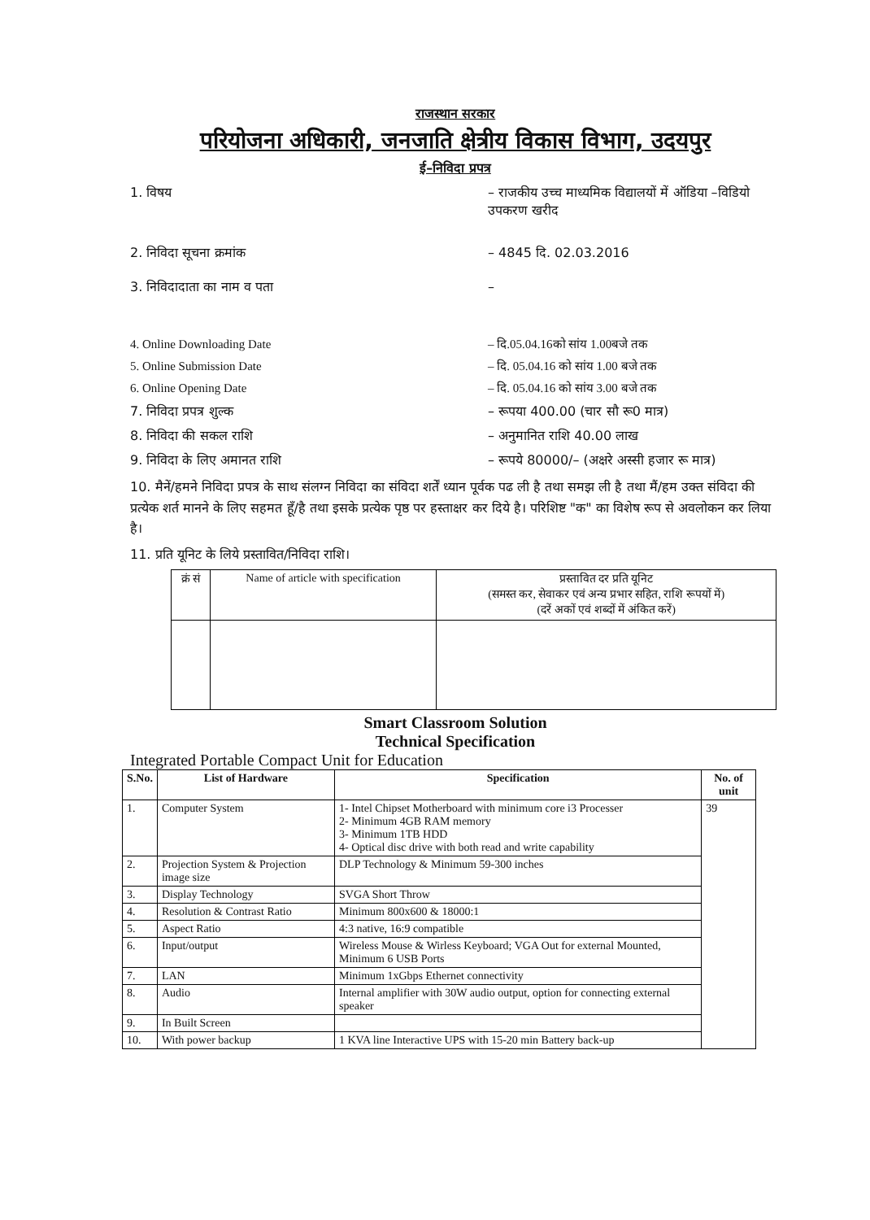राजस्थान सरकार
परियोजना अधिकारी, जनजाति क्षेत्रीय विकास विभाग, उदयपुर
ई–निविदा प्रपत्र
1. विषय – राजकीय उच्च माध्यमिक विद्यालयों में ऑडिया –विडियो उपकरण खरीद
2. निविदा सूचना क्रमांक – 4845 दि. 02.03.2016
3. निविदादाता का नाम व पता –
4. Online Downloading Date – दि.05.04.16को सांय 1.00बजे तक
5. Online Submission Date – दि. 05.04.16 को सांय 1.00 बजे तक
6. Online Opening Date – दि. 05.04.16 को सांय 3.00 बजे तक
7. निविदा प्रपत्र शुल्क – रूपया 400.00 (चार सौ रू0 मात्र)
8. निविदा की सकल राशि – अनुमानित राशि 40.00 लाख
9. निविदा के लिए अमानत राशि – रूपये 80000/– (अक्षरे अस्सी हजार रू मात्र)
10. मैनें/हमने निविदा प्रपत्र के साथ संलग्न निविदा का संविदा शर्तें ध्यान पूर्वक पढ ली है तथा समझ ली है तथा मैं/हम उक्त संविदा की प्रत्येक शर्त मानने के लिए सहमत हूँ/है तथा इसके प्रत्येक पृष्ठ पर हस्ताक्षर कर दिये है। परिशिष्ट "क" का विशेष रूप से अवलोकन कर लिया है।
11. प्रति यूनिट के लिये प्रस्तावित/निविदा राशि।
| क्रं सं | Name of article with specification | प्रस्तावित दर प्रति यूनिट (समस्त कर, सेवाकर एवं अन्य प्रभार सहित, राशि रूपयों में) (दरें अकों एवं शब्दों में अंकित करें) |
| --- | --- | --- |
Smart Classroom Solution
Technical Specification
Integrated Portable Compact Unit for Education
| S.No. | List of Hardware | Specification | No. of unit |
| --- | --- | --- | --- |
| 1. | Computer System | 1- Intel Chipset Motherboard with minimum core i3 Processer 2- Minimum 4GB RAM memory 3- Minimum 1TB HDD 4- Optical disc drive with both read and write capability | 39 |
| 2. | Projection System & Projection image size | DLP Technology & Minimum 59-300 inches | |
| 3. | Display Technology | SVGA Short Throw | |
| 4. | Resolution & Contrast Ratio | Minimum 800x600 & 18000:1 | |
| 5. | Aspect Ratio | 4:3 native, 16:9 compatible | |
| 6. | Input/output | Wireless Mouse & Wirless Keyboard; VGA Out for external Mounted, Minimum 6 USB Ports | |
| 7. | LAN | Minimum 1xGbps Ethernet connectivity | |
| 8. | Audio | Internal amplifier with 30W audio output, option for connecting external speaker | |
| 9. | In Built Screen | | |
| 10. | With power backup | 1 KVA line Interactive UPS with 15-20 min Battery back-up | |